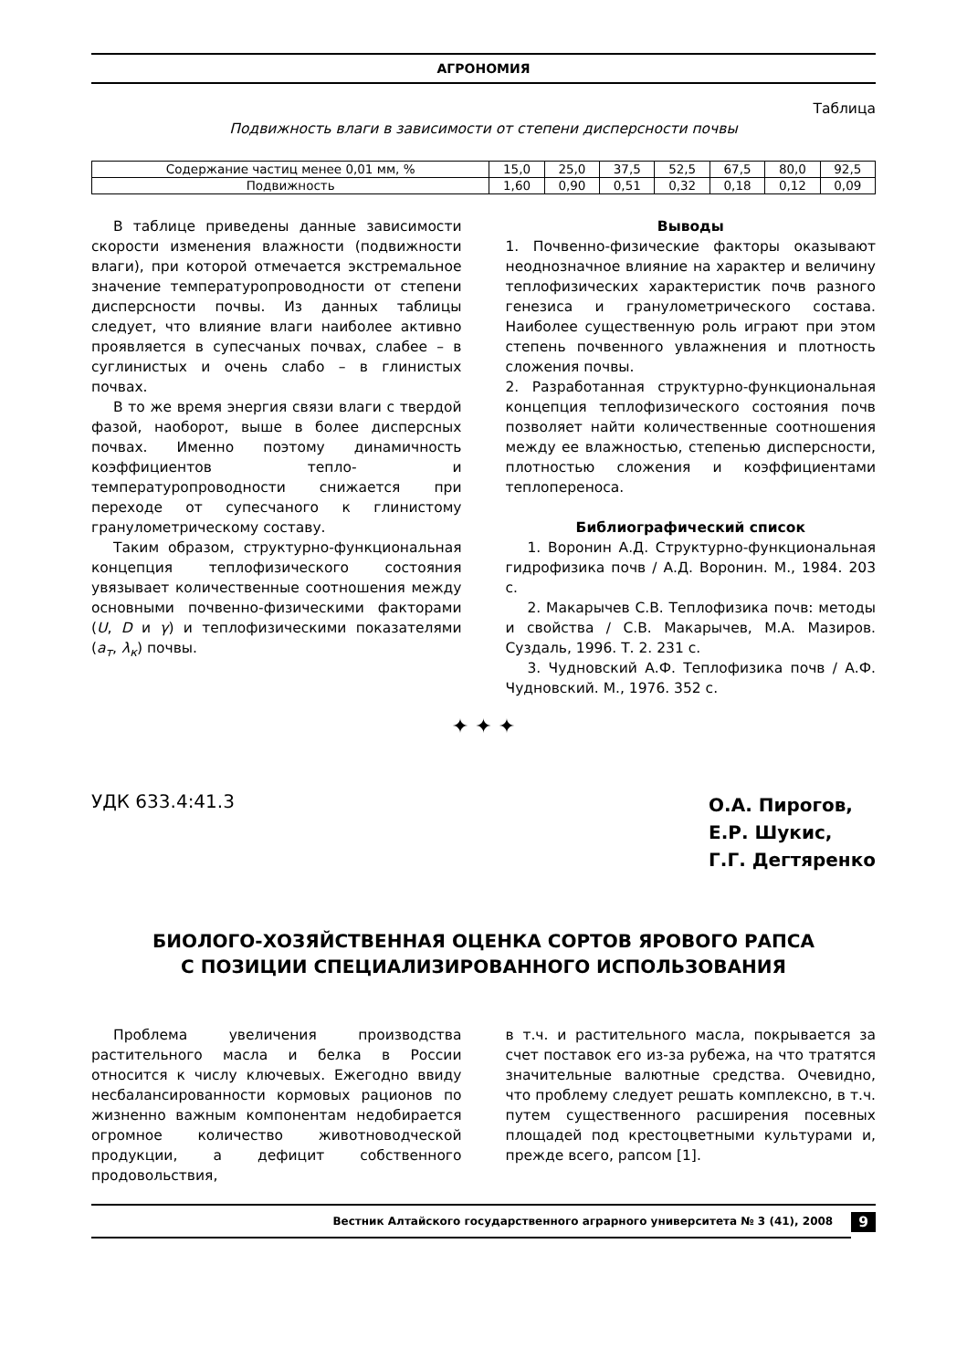АГРОНОМИЯ
Таблица
Подвижность влаги в зависимости от степени дисперсности почвы
| Содержание частиц менее 0,01 мм, % | 15,0 | 25,0 | 37,5 | 52,5 | 67,5 | 80,0 | 92,5 |
| Подвижность | 1,60 | 0,90 | 0,51 | 0,32 | 0,18 | 0,12 | 0,09 |
В таблице приведены данные зависимости скорости изменения влажности (подвижности влаги), при которой отмечается экстремальное значение температуропроводности от степени дисперсности почвы. Из данных таблицы следует, что влияние влаги наиболее активно проявляется в супесчаных почвах, слабее – в суглинистых и очень слабо – в глинистых почвах.
В то же время энергия связи влаги с твердой фазой, наоборот, выше в более дисперсных почвах. Именно поэтому динамичность коэффициентов тепло- и температуропроводности снижается при переходе от супесчаного к глинистому гранулометрическому составу.
Таким образом, структурно-функциональная концепция теплофизического состояния увязывает количественные соотношения между основными почвенно-физическими факторами (U, D и γ) и теплофизическими показателями (a<sub>т</sub>, λ<sub>к</sub>) почвы.
Выводы
1. Почвенно-физические факторы оказывают неоднозначное влияние на характер и величину теплофизических характеристик почв разного генезиса и гранулометрического состава. Наиболее существенную роль играют при этом степень почвенного увлажнения и плотность сложения почвы.
2. Разработанная структурно-функциональная концепция теплофизического состояния почв позволяет найти количественные соотношения между ее влажностью, степенью дисперсности, плотностью сложения и коэффициентами теплопереноса.
Библиографический список
1. Воронин А.Д. Структурно-функциональная гидрофизика почв / А.Д. Воронин. М., 1984. 203 с.
2. Макарычев С.В. Теплофизика почв: методы и свойства / С.В. Макарычев, М.А. Мазиров. Суздаль, 1996. Т. 2. 231 с.
3. Чудновский А.Ф. Теплофизика почв / А.Ф. Чудновский. М., 1976. 352 с.
✦ ✦ ✦
УДК 633.4:41.3
О.А. Пирогов,
Е.Р. Шукис,
Г.Г. Дегтяренко
БИОЛОГО-ХОЗЯЙСТВЕННАЯ ОЦЕНКА СОРТОВ ЯРОВОГО РАПСА
С ПОЗИЦИИ СПЕЦИАЛИЗИРОВАННОГО ИСПОЛЬЗОВАНИЯ
Проблема увеличения производства растительного масла и белка в России относится к числу ключевых. Ежегодно ввиду несбалансированности кормовых рационов по жизненно важным компонентам недобирается огромное количество животноводческой продукции, а дефицит собственного продовольствия,
в т.ч. и растительного масла, покрывается за счет поставок его из-за рубежа, на что тратятся значительные валютные средства. Очевидно, что проблему следует решать комплексно, в т.ч. путем существенного расширения посевных площадей под крестоцветными культурами и, прежде всего, рапсом [1].
Вестник Алтайского государственного аграрного университета № 3 (41), 2008
9